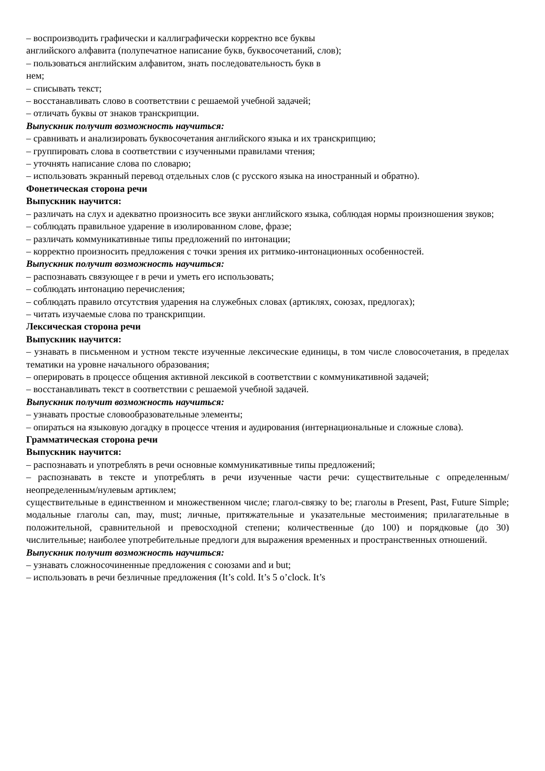– воспроизводить графически и каллиграфически корректно все буквы
английского алфавита (полупечатное написание букв, буквосочетаний, слов);
– пользоваться английским алфавитом, знать последовательность букв в
нем;
– списывать текст;
– восстанавливать слово в соответствии с решаемой учебной задачей;
– отличать буквы от знаков транскрипции.
Выпускник получит возможность научиться:
– сравнивать и анализировать буквосочетания английского языка и их транскрипцию;
– группировать слова в соответствии с изученными правилами чтения;
– уточнять написание слова по словарю;
– использовать экранный перевод отдельных слов (с русского языка на иностранный и обратно).
Фонетическая сторона речи
Выпускник научится:
– различать на слух и адекватно произносить все звуки английского языка, соблюдая нормы произношения звуков;
– соблюдать правильное ударение в изолированном слове, фразе;
– различать коммуникативные типы предложений по интонации;
– корректно произносить предложения с точки зрения их ритмико-интонационных особенностей.
Выпускник получит возможность научиться:
– распознавать связующее r в речи и уметь его использовать;
– соблюдать интонацию перечисления;
– соблюдать правило отсутствия ударения на служебных словах (артиклях, союзах, предлогах);
– читать изучаемые слова по транскрипции.
Лексическая сторона речи
Выпускник научится:
– узнавать в письменном и устном тексте изученные лексические единицы, в том числе словосочетания, в пределах тематики на уровне начального образования;
– оперировать в процессе общения активной лексикой в соответствии с коммуникативной задачей;
– восстанавливать текст в соответствии с решаемой учебной задачей.
Выпускник получит возможность научиться:
– узнавать простые словообразовательные элементы;
– опираться на языковую догадку в процессе чтения и аудирования (интернациональные и сложные слова).
Грамматическая сторона речи
Выпускник научится:
– распознавать и употреблять в речи основные коммуникативные типы предложений;
– распознавать в тексте и употреблять в речи изученные части речи: существительные с определенным/неопределенным/нулевым артиклем;
существительные в единственном и множественном числе; глагол-связку to be; глаголы в Present, Past, Future Simple; модальные глаголы can, may, must; личные, притяжательные и указательные местоимения; прилагательные в положительной, сравнительной и превосходной степени; количественные (до 100) и порядковые (до 30) числительные; наиболее употребительные предлоги для выражения временных и пространственных отношений.
Выпускник получит возможность научиться:
– узнавать сложносочиненные предложения с союзами and и but;
– использовать в речи безличные предложения (It’s cold. It’s 5 o’clock. It’s